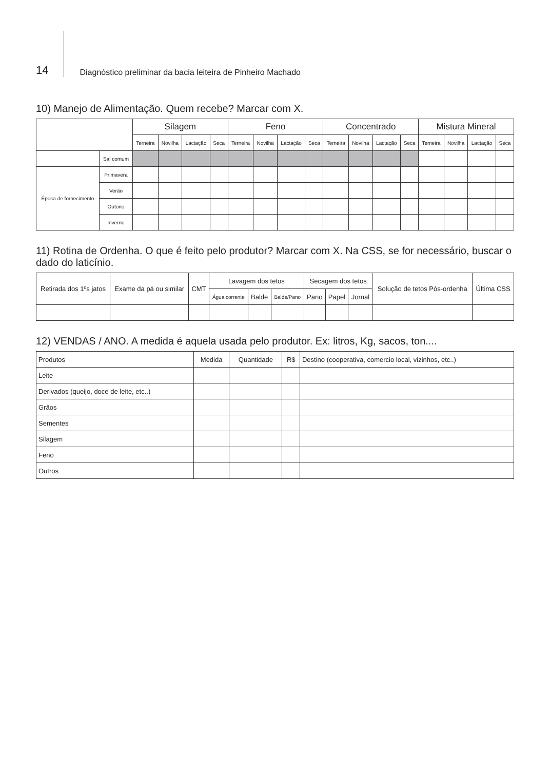14
Diagnóstico preliminar da bacia leiteira de Pinheiro Machado
10) Manejo de Alimentação. Quem recebe? Marcar com X.
| | | Silagem | | | | Feno | | | | Concentrado | | | | Mistura Mineral | | | |
| --- | --- | --- | --- | --- | --- | --- | --- | --- | --- | --- | --- | --- | --- | --- | --- | --- | --- |
| | | Terneira | Novilha | Lactação | Seca | Terneira | Novilha | Lactação | Seca | Terneira | Novilha | Lactação | Seca | Terneira | Novilha | Lactação | Seca |
| | Sal comum | | | | | | | | | | | | | | | | |
| Época de fornecimento | Primavera | | | | | | | | | | | | | | | | |
| | Verão | | | | | | | | | | | | | | | | |
| | Outono | | | | | | | | | | | | | | | | |
| | Inverno | | | | | | | | | | | | | | | | |
11) Rotina de Ordenha. O que é feito pelo produtor? Marcar com X. Na CSS, se for necessário, buscar o dado do laticínio.
| Retirada dos 1ºs jatos | Exame da pá ou similar | CMT | Lavagem dos tetos | | | Secagem dos tetos | | | Solução de tetos Pós-ordenha | Última CSS |
| --- | --- | --- | --- | --- | --- | --- | --- | --- | --- | --- |
| | | | Água corrente | Balde | Balde/Pano | Pano | Papel | Jornal | | |
12) VENDAS / ANO. A medida é aquela usada pelo produtor. Ex: litros, Kg, sacos, ton....
| Produtos | Medida | Quantidade | R$ | Destino (cooperativa, comercio local, vizinhos, etc..) |
| --- | --- | --- | --- | --- |
| Leite | | | | |
| Derivados (queijo, doce de leite, etc..) | | | | |
| Grãos | | | | |
| Sementes | | | | |
| Silagem | | | | |
| Feno | | | | |
| Outros | | | | |